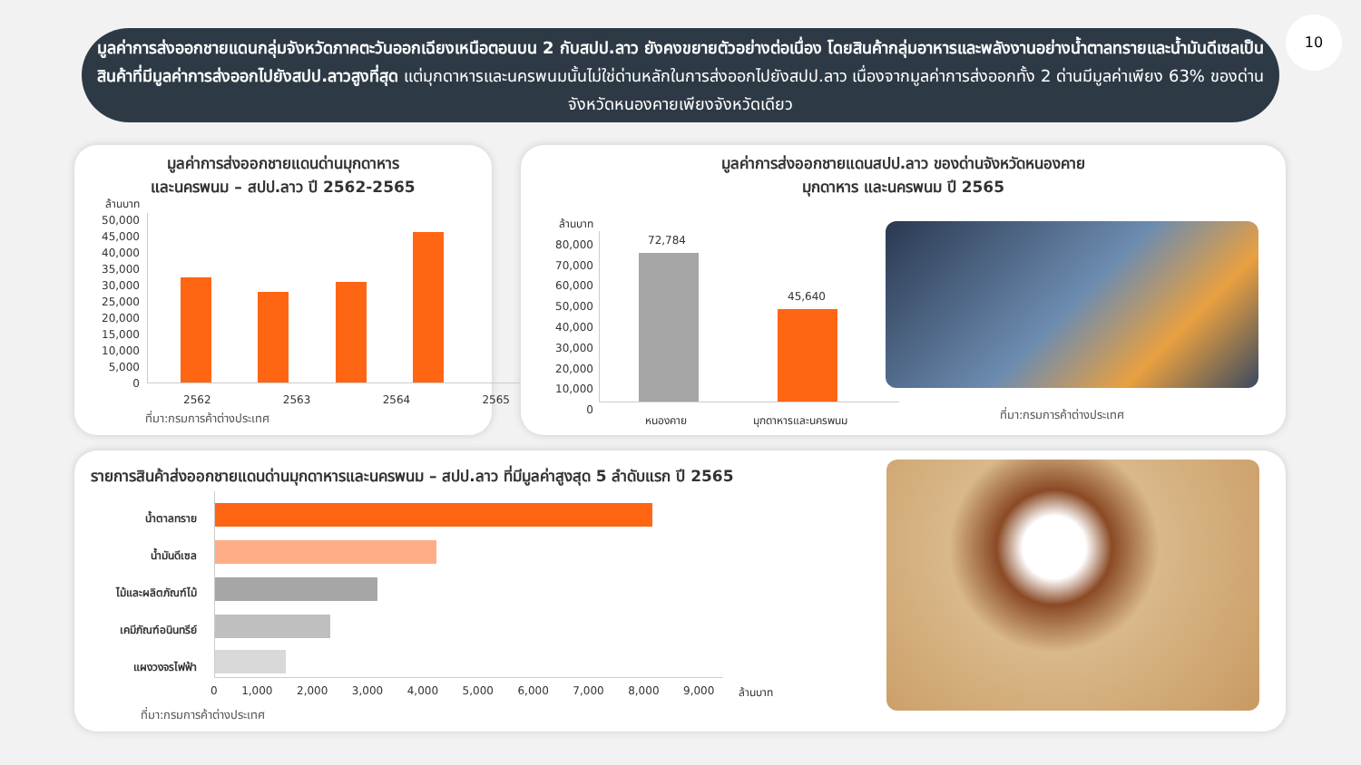มูลค่าการส่งออกชายแดนกลุ่มจังหวัดภาคตะวันออกเฉียงเหนือตอนบน 2 กับสปป.ลาว ยังคงขยายตัวอย่างต่อเนื่อง โดยสินค้ากลุ่มอาหารและพลังงานอย่างน้ำตาลทรายและน้ำมันดีเซลเป็นสินค้าที่มีมูลค่าการส่งออกไปยังสปป.ลาวสูงที่สุด แต่มุกดาหารและนครพนมนั้นไม่ใช่ด่านหลักในการส่งออกไปยังสปป.ลาว เนื่องจากมูลค่าการส่งออกทั้ง 2 ด่านมีมูลค่าเพียง 63% ของด่านจังหวัดหนองคายเพียงจังหวัดเดียว
10
มูลค่าการส่งออกชายแดนด่านมุกดาหาร
และนครพนม – สปป.ลาว ปี 2562-2565
ล้านบาท
50,000
45,000
40,000
35,000
30,000
25,000
20,000
15,000
10,000
5,000
0
2562 2563 2564 2565
ที่มา:กรมการค้าต่างประเทศ
มูลค่าการส่งออกชายแดนสปป.ลาว ของด่านจังหวัดหนองคาย
มุกดาหาร และนครพนม ปี 2565
ล้านบาท
80,000
70,000
60,000
50,000
40,000
30,000
20,000
10,000
0
72,784
45,640
หนองคาย มุกดาหารและนครพนม ที่มา:กรมการค้าต่างประเทศ
รายการสินค้าส่งออกชายแดนด่านมุกดาหารและนครพนม – สปป.ลาว ที่มีมูลค่าสูงสุด 5 ลำดับแรก ปี 2565
น้ำตาลทราย
น้ำมันดีเซล
ไม้และผลิตภัณฑ์ไม้
เคมีภัณฑ์อนินทรีย์
แผงวงจรไฟฟ้า
0 1,000 2,000 3,000 4,000 5,000 6,000 7,000 8,000 9,000 ล้านบาท
ที่มา:กรมการค้าต่างประเทศ